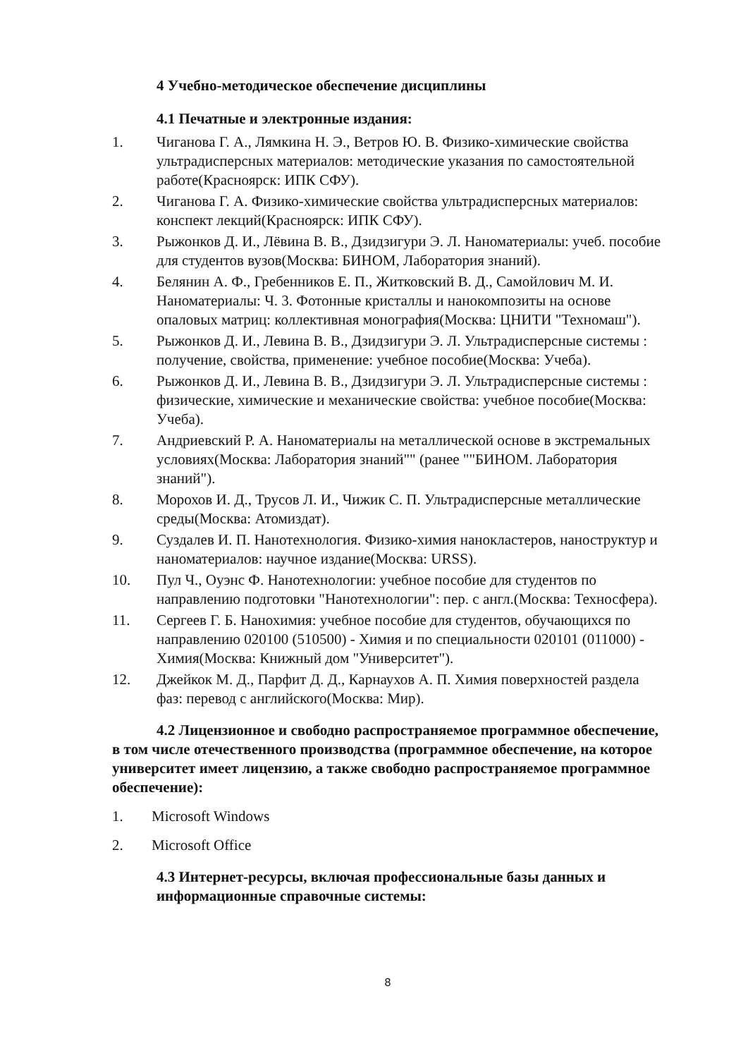4 Учебно-методическое обеспечение дисциплины
4.1 Печатные и электронные издания:
1. Чиганова Г. А., Лямкина Н. Э., Ветров Ю. В. Физико-химические свойства ультрадисперсных материалов: методические указания по самостоятельной работе(Красноярск: ИПК СФУ).
2. Чиганова Г. А. Физико-химические свойства ультрадисперсных материалов: конспект лекций(Красноярск: ИПК СФУ).
3. Рыжонков Д. И., Лёвина В. В., Дзидзигури Э. Л. Наноматериалы: учеб. пособие для студентов вузов(Москва: БИНОМ, Лаборатория знаний).
4. Белянин А. Ф., Гребенников Е. П., Житковский В. Д., Самойлович М. И. Наноматериалы: Ч. 3. Фотонные кристаллы и нанокомпозиты на основе опаловых матриц: коллективная монография(Москва: ЦНИТИ "Техномаш").
5. Рыжонков Д. И., Левина В. В., Дзидзигури Э. Л. Ультрадисперсные системы : получение, свойства, применение: учебное пособие(Москва: Учеба).
6. Рыжонков Д. И., Левина В. В., Дзидзигури Э. Л. Ультрадисперсные системы : физические, химические и механические свойства: учебное пособие(Москва: Учеба).
7. Андриевский Р. А. Наноматериалы на металлической основе в экстремальных условиях(Москва: Лаборатория знаний"" (ранее ""БИНОМ. Лаборатория знаний").
8. Морохов И. Д., Трусов Л. И., Чижик С. П. Ультрадисперсные металлические среды(Москва: Атомиздат).
9. Суздалев И. П. Нанотехнология. Физико-химия нанокластеров, наноструктур и наноматериалов: научное издание(Москва: URSS).
10. Пул Ч., Оуэнс Ф. Нанотехнологии: учебное пособие для студентов по направлению подготовки "Нанотехнологии": пер. с англ.(Москва: Техносфера).
11. Сергеев Г. Б. Нанохимия: учебное пособие для студентов, обучающихся по направлению 020100 (510500) - Химия и по специальности 020101 (011000) - Химия(Москва: Книжный дом "Университет").
12. Джейкок М. Д., Парфит Д. Д., Карнаухов А. П. Химия поверхностей раздела фаз: перевод с английского(Москва: Мир).
4.2 Лицензионное и свободно распространяемое программное обеспечение, в том числе отечественного производства (программное обеспечение, на которое университет имеет лицензию, а также свободно распространяемое программное обеспечение):
1. Microsoft Windows
2. Microsoft Office
4.3 Интернет-ресурсы, включая профессиональные базы данных и информационные справочные системы:
8